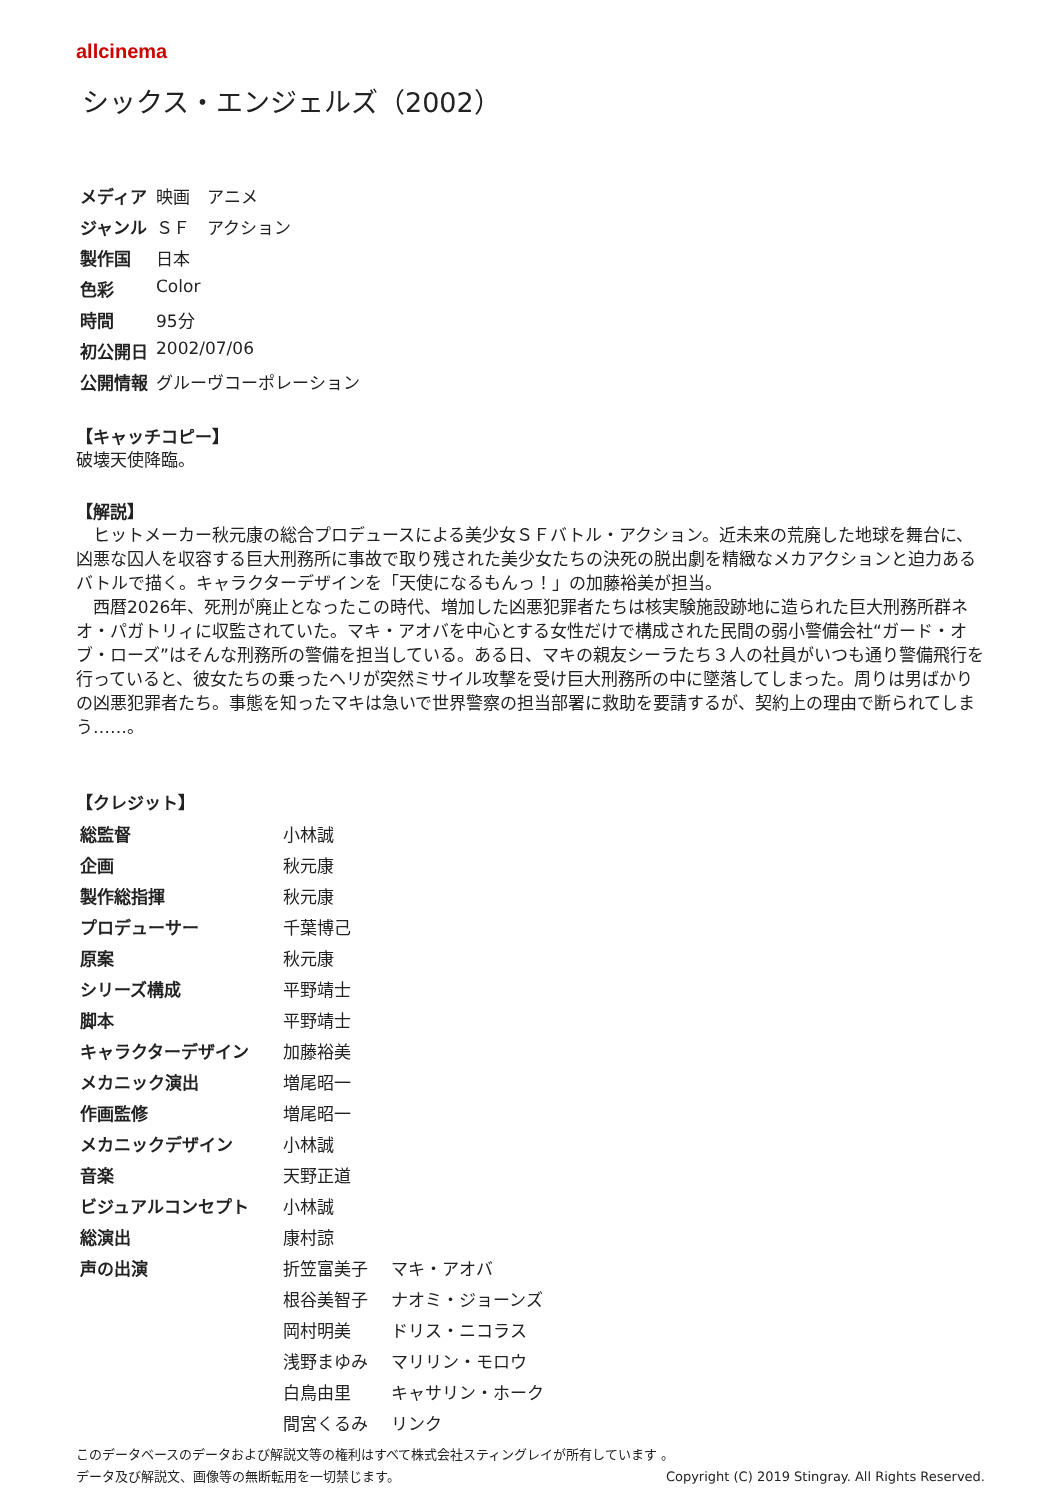allcinema
シックス・エンジェルズ（2002）
| メディア | 映画 アニメ |
| ジャンル | ＳＦ アクション |
| 製作国 | 日本 |
| 色彩 | Color |
| 時間 | 95分 |
| 初公開日 | 2002/07/06 |
| 公開情報 | グルーヴコーポレーション |
【キャッチコピー】
破壊天使降臨。
【解説】
　ヒットメーカー秋元康の総合プロデュースによる美少女ＳＦバトル・アクション。近未来の荒廃した地球を舞台に、凶悪な囚人を収容する巨大刑務所に事故で取り残された美少女たちの決死の脱出劇を精緻なメカアクションと迫力あるバトルで描く。キャラクターデザインを「天使になるもんっ！」の加藤裕美が担当。
　西暦2026年、死刑が廃止となったこの時代、増加した凶悪犯罪者たちは核実験施設跡地に造られた巨大刑務所群ネオ・パガトリィに収監されていた。マキ・アオバを中心とする女性だけで構成された民間の弱小警備会社“ガード・オブ・ローズ”はそんな刑務所の警備を担当している。ある日、マキの親友シーラたち３人の社員がいつも通り警備飛行を行っていると、彼女たちの乗ったヘリが突然ミサイル攻撃を受け巨大刑務所の中に墜落してしまった。周りは男ばかりの凶悪犯罪者たち。事態を知ったマキは急いで世界警察の担当部署に救助を要請するが、契約上の理由で断られてしまう……。
【クレジット】
| 総監督 | 小林誠 | |
| 企画 | 秋元康 | |
| 製作総指揮 | 秋元康 | |
| プロデューサー | 千葉博己 | |
| 原案 | 秋元康 | |
| シリーズ構成 | 平野靖士 | |
| 脚本 | 平野靖士 | |
| キャラクターデザイン | 加藤裕美 | |
| メカニック演出 | 増尾昭一 | |
| 作画監修 | 増尾昭一 | |
| メカニックデザイン | 小林誠 | |
| 音楽 | 天野正道 | |
| ビジュアルコンセプト | 小林誠 | |
| 総演出 | 康村諒 | |
| 声の出演 | 折笠富美子 | マキ・アオバ |
| | 根谷美智子 | ナオミ・ジョーンズ |
| | 岡村明美 | ドリス・ニコラス |
| | 浅野まゆみ | マリリン・モロウ |
| | 白鳥由里 | キャサリン・ホーク |
| | 間宮くるみ | リンク |
このデータベースのデータおよび解説文等の権利はすべて株式会社スティングレイが所有しています 。
データ及び解説文、画像等の無断転用を一切禁じます。 Copyright (C) 2019 Stingray. All Rights Reserved.